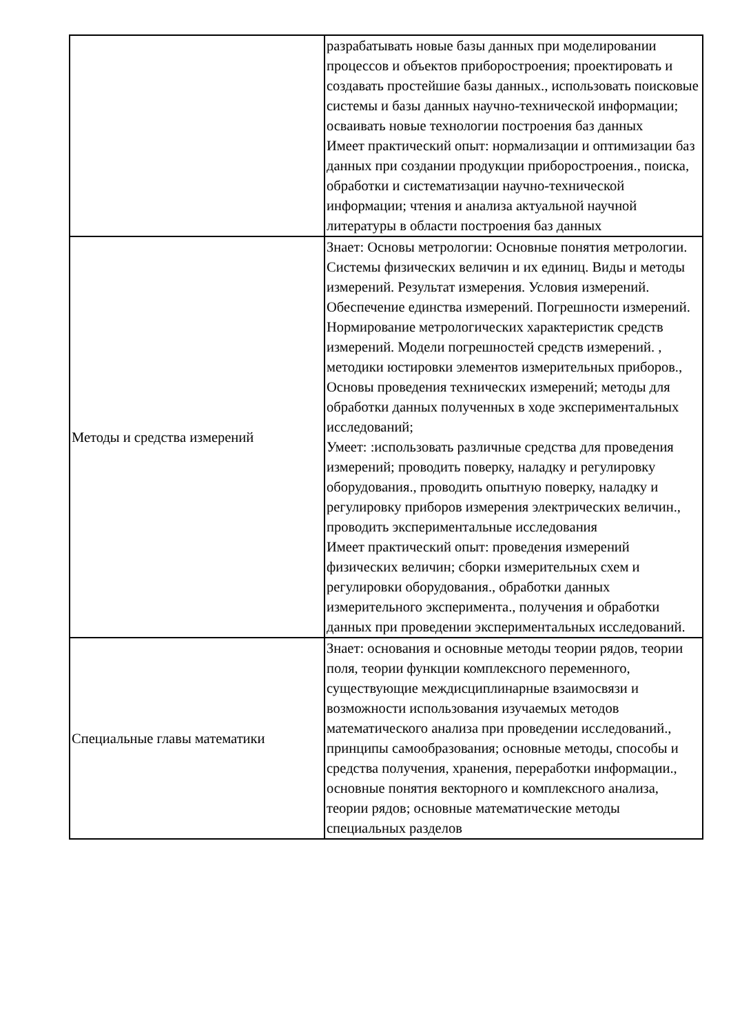| | разрабатывать новые базы данных при моделировании процессов и объектов приборостроения; проектировать и создавать простейшие базы данных., использовать поисковые системы и базы данных научно-технической информации; осваивать новые технологии построения баз данных Имеет практический опыт: нормализации и оптимизации баз данных при создании продукции приборостроения., поиска, обработки и систематизации научно-технической информации; чтения и анализа актуальной научной литературы в области построения баз данных |
| Методы и средства измерений | Знает: Основы метрологии: Основные понятия метрологии. Системы физических величин и их единиц. Виды и методы измерений. Результат измерения. Условия измерений. Обеспечение единства измерений. Погрешности измерений. Нормирование метрологических характеристик средств измерений. Модели погрешностей средств измерений. , методики юстировки элементов измерительных приборов., Основы проведения технических измерений; методы для обработки данных полученных в ходе экспериментальных исследований; Умеет: :использовать различные средства для проведения измерений; проводить поверку, наладку и регулировку оборудования., проводить опытную поверку, наладку и регулировку приборов измерения электрических величин., проводить экспериментальные исследования Имеет практический опыт: проведения измерений физических величин; сборки измерительных схем и регулировки оборудования., обработки данных измерительного эксперимента., получения и обработки данных при проведении экспериментальных исследований. |
| Специальные главы математики | Знает: основания и основные методы теории рядов, теории поля, теории функции комплексного переменного, существующие междисциплинарные взаимосвязи и возможности использования изучаемых методов математического анализа при проведении исследований., принципы самообразования; основные методы, способы и средства получения, хранения, переработки информации., основные понятия векторного и комплексного анализа, теории рядов; основные математические методы специальных разделов |